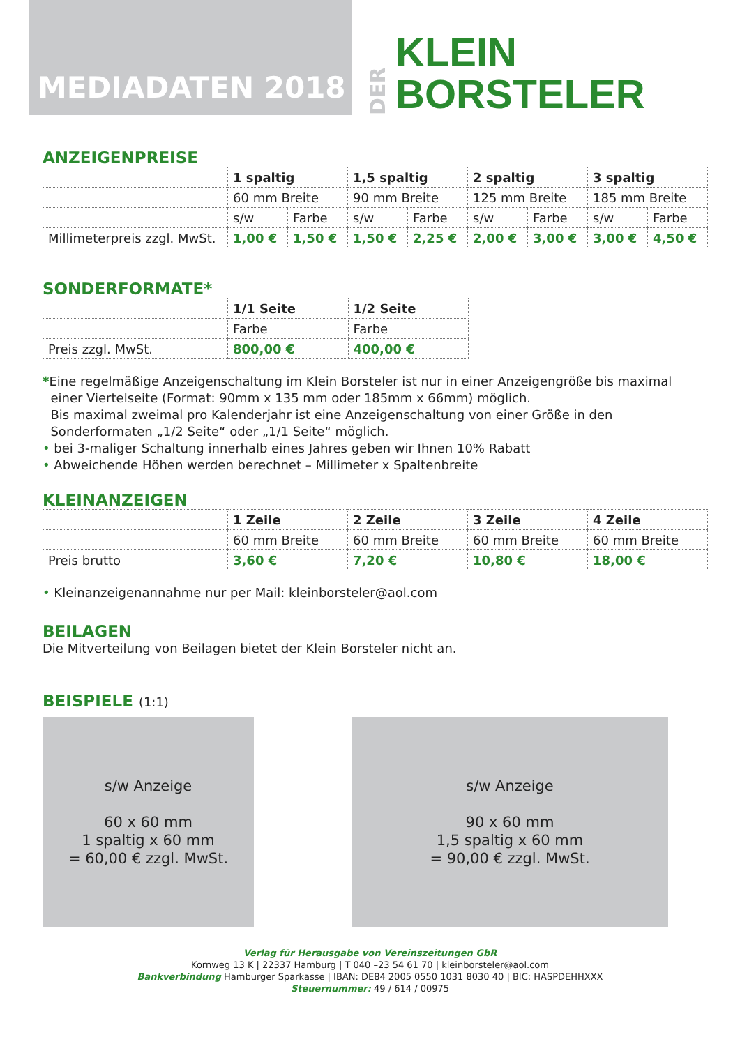MEDIADATEN 2018
DER
KLEIN
BORSTELER
ANZEIGENPREISE
| | 1 spaltig | | 1,5 spaltig | | 2 spaltig | | 3 spaltig | |
| | 60 mm Breite | | 90 mm Breite | | 125 mm Breite | | 185 mm Breite | |
| | s/w | Farbe | s/w | Farbe | s/w | Farbe | s/w | Farbe |
| Millimeterpreis zzgl. MwSt. | 1,00 € | 1,50 € | 1,50 € | 2,25 € | 2,00 € | 3,00 € | 3,00 € | 4,50 € |
SONDERFORMATE*
| | 1/1 Seite | 1/2 Seite |
| | Farbe | Farbe |
| Preis zzgl. MwSt. | 800,00 € | 400,00 € |
*Eine regelmäßige Anzeigenschaltung im Klein Borsteler ist nur in einer Anzeigengröße bis maximal
einer Viertelseite (Format: 90mm x 135 mm oder 185mm x 66mm) möglich.
Bis maximal zweimal pro Kalenderjahr ist eine Anzeigenschaltung von einer Größe in den
Sonderformaten „1/2 Seite“ oder „1/1 Seite“ möglich.
• bei 3-maliger Schaltung innerhalb eines Jahres geben wir Ihnen 10% Rabatt
• Abweichende Höhen werden berechnet – Millimeter x Spaltenbreite
KLEINANZEIGEN
| | 1 Zeile | 2 Zeile | 3 Zeile | 4 Zeile |
| | 60 mm Breite | 60 mm Breite | 60 mm Breite | 60 mm Breite |
| Preis brutto | 3,60 € | 7,20 € | 10,80 € | 18,00 € |
• Kleinanzeigenannahme nur per Mail: kleinborsteler@aol.com
BEILAGEN
Die Mitverteilung von Beilagen bietet der Klein Borsteler nicht an.
BEISPIELE (1:1)
s/w Anzeige
60 x 60 mm
1 spaltig x 60 mm
= 60,00 € zzgl. MwSt.
s/w Anzeige
90 x 60 mm
1,5 spaltig x 60 mm
= 90,00 € zzgl. MwSt.
Verlag für Herausgabe von Vereinszeitungen GbR
Kornweg 13 K | 22337 Hamburg | T 040 –23 54 61 70 | kleinborsteler@aol.com
Bankverbindung Hamburger Sparkasse | IBAN: DE84 2005 0550 1031 8030 40 | BIC: HASPDEHHXXX
Steuernummer: 49 / 614 / 00975